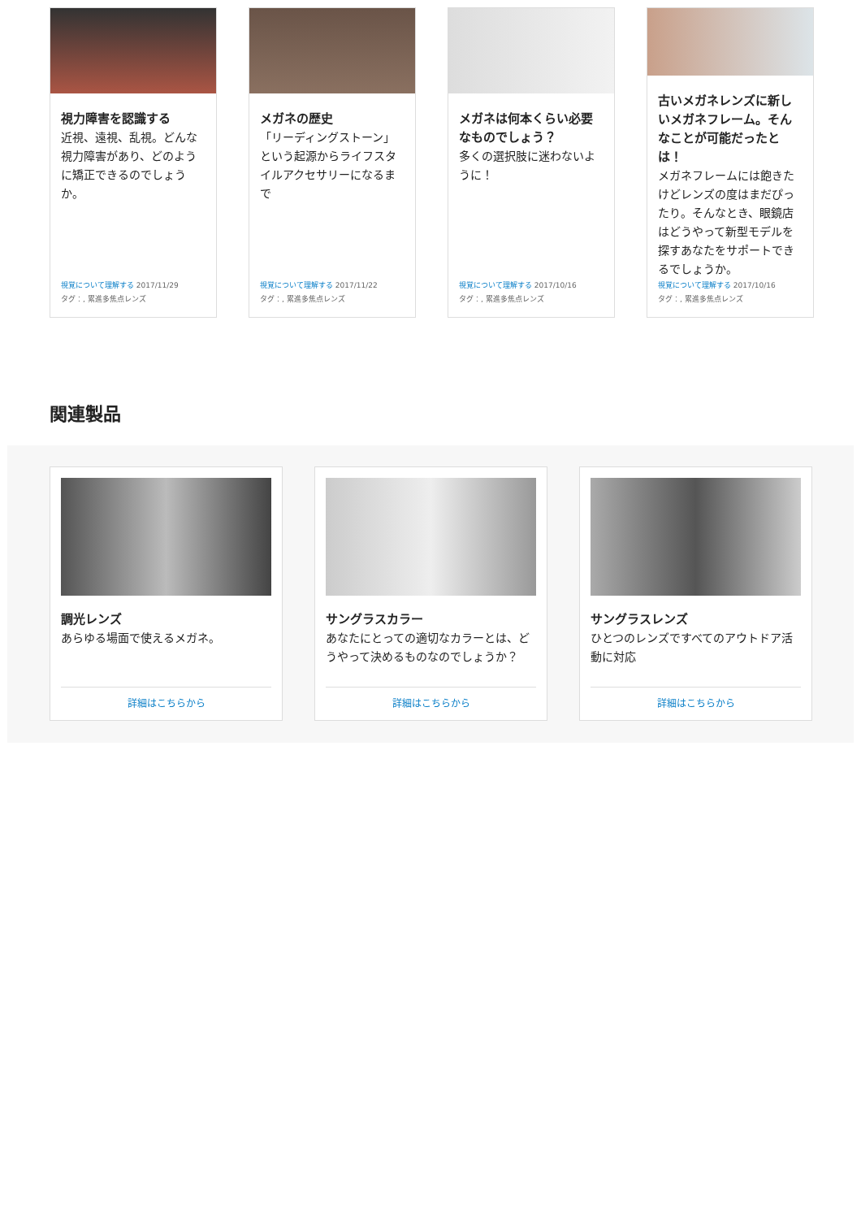視力障害を認識する
近視、遠視、乱視。どんな視力障害があり、どのように矯正できるのでしょうか。
視覚について理解する 2017/11/29
タグ：, 累進多焦点レンズ
メガネの歴史
「リーディングストーン」という起源からライフスタイルアクセサリーになるまで
視覚について理解する 2017/11/22
タグ：, 累進多焦点レンズ
メガネは何本くらい必要なものでしょう？
多くの選択肢に迷わないように！
視覚について理解する 2017/10/16
タグ：, 累進多焦点レンズ
古いメガネレンズに新しいメガネフレーム。そんなことが可能だったとは！
メガネフレームには飽きたけどレンズの度はまだぴったり。そんなとき、眼鏡店はどうやって新型モデルを探すあなたをサポートできるでしょうか。
視覚について理解する 2017/10/16
タグ：, 累進多焦点レンズ
関連製品
調光レンズ
あらゆる場面で使えるメガネ。
詳細はこちらから
サングラスカラー
あなたにとっての適切なカラーとは、どうやって決めるものなのでしょうか？
詳細はこちらから
サングラスレンズ
ひとつのレンズですべてのアウトドア活動に対応
詳細はこちらから